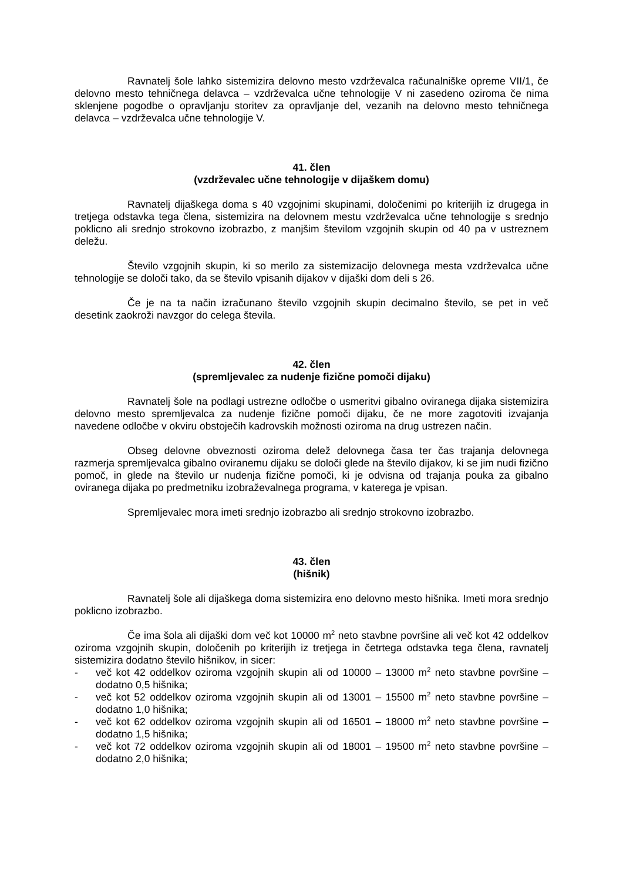Ravnatelj šole lahko sistemizira delovno mesto vzdrževalca računalniške opreme VII/1, če delovno mesto tehničnega delavca – vzdrževalca učne tehnologije V ni zasedeno oziroma če nima sklenjene pogodbe o opravljanju storitev za opravljanje del, vezanih na delovno mesto tehničnega delavca – vzdrževalca učne tehnologije V.
41. člen
(vzdrževalec učne tehnologije v dijaškem domu)
Ravnatelj dijaškega doma s 40 vzgojnimi skupinami, določenimi po kriterijih iz drugega in tretjega odstavka tega člena, sistemizira na delovnem mestu vzdrževalca učne tehnologije s srednjo poklicno ali srednjo strokovno izobrazbo, z manjšim številom vzgojnih skupin od 40 pa v ustreznem deležu.
Število vzgojnih skupin, ki so merilo za sistemizacijo delovnega mesta vzdrževalca učne tehnologije se določi tako, da se število vpisanih dijakov v dijaški dom deli s 26.
Če je na ta način izračunano število vzgojnih skupin decimalno število, se pet in več desetink zaokroži navzgor do celega števila.
42. člen
(spremljevalec za nudenje fizične pomoči dijaku)
Ravnatelj šole na podlagi ustrezne odločbe o usmeritvi gibalno oviranega dijaka sistemizira delovno mesto spremljevalca za nudenje fizične pomoči dijaku, če ne more zagotoviti izvajanja navedene odločbe v okviru obstoječih kadrovskih možnosti oziroma na drug ustrezen način.
Obseg delovne obveznosti oziroma delež delovnega časa ter čas trajanja delovnega razmerja spremljevalca gibalno oviranemu dijaku se določi glede na število dijakov, ki se jim nudi fizično pomoč, in glede na število ur nudenja fizične pomoči, ki je odvisna od trajanja pouka za gibalno oviranega dijaka po predmetniku izobraževalnega programa, v katerega je vpisan.
Spremljevalec mora imeti srednjo izobrazbo ali srednjo strokovno izobrazbo.
43. člen
(hišnik)
Ravnatelj šole ali dijaškega doma sistemizira eno delovno mesto hišnika. Imeti mora srednjo poklicno izobrazbo.
Če ima šola ali dijaški dom več kot 10000 m<sup>2</sup> neto stavbne površine ali več kot 42 oddelkov oziroma vzgojnih skupin, določenih po kriterijih iz tretjega in četrtega odstavka tega člena, ravnatelj sistemizira dodatno število hišnikov, in sicer:
- več kot 42 oddelkov oziroma vzgojnih skupin ali od 10000 – 13000 m<sup>2</sup> neto stavbne površine – dodatno 0,5 hišnika;
- več kot 52 oddelkov oziroma vzgojnih skupin ali od 13001 – 15500 m<sup>2</sup> neto stavbne površine – dodatno 1,0 hišnika;
- več kot 62 oddelkov oziroma vzgojnih skupin ali od 16501 – 18000 m<sup>2</sup> neto stavbne površine – dodatno 1,5 hišnika;
- več kot 72 oddelkov oziroma vzgojnih skupin ali od 18001 – 19500 m<sup>2</sup> neto stavbne površine – dodatno 2,0 hišnika;